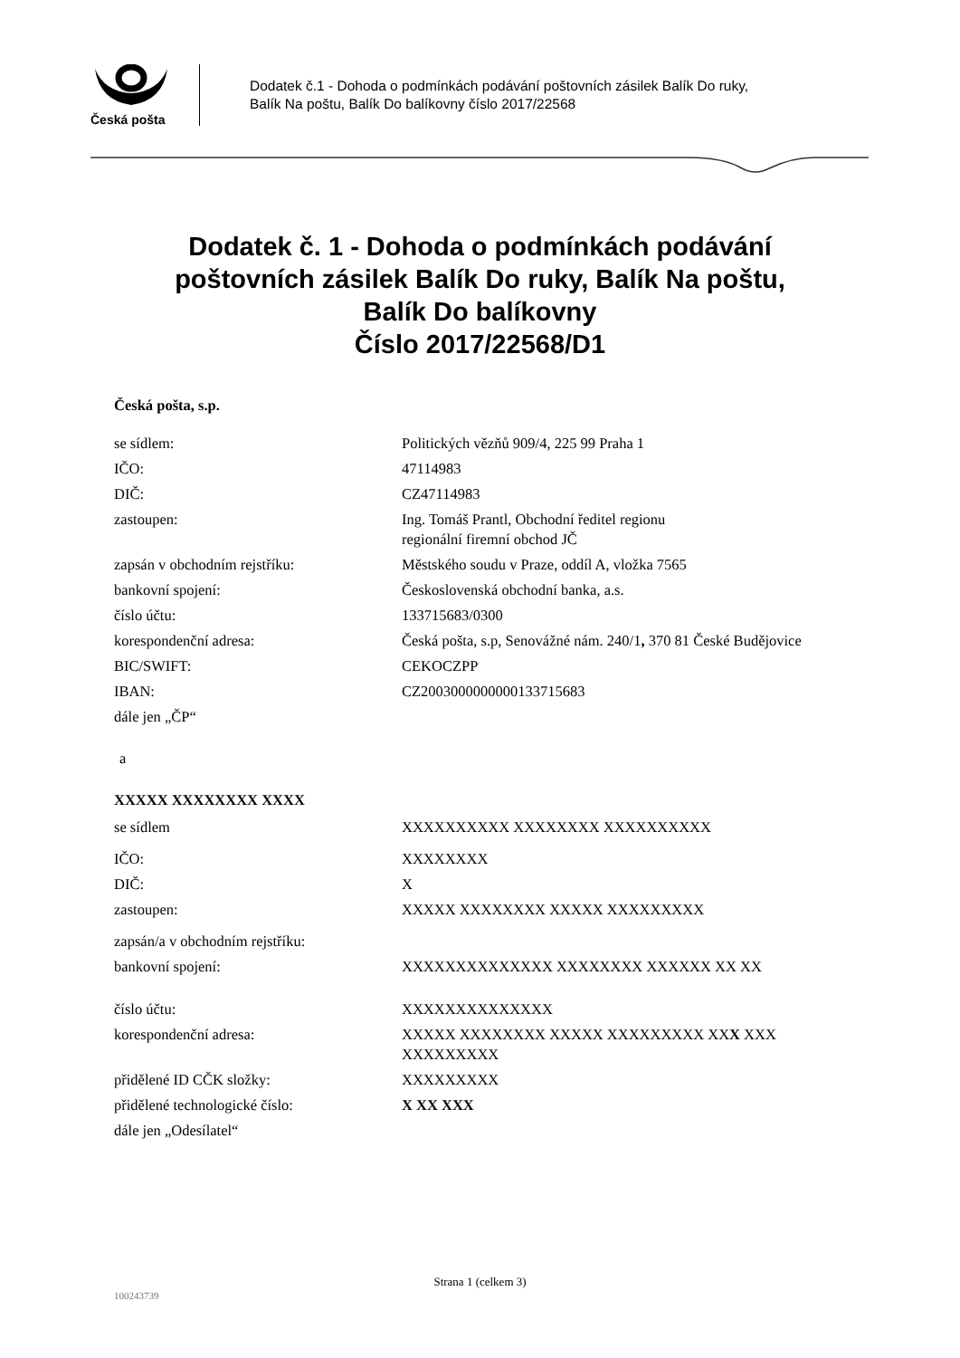Česká pošta
Dodatek č.1 - Dohoda o podmínkách podávání poštovních zásilek Balík Do ruky,
Balík Na poštu, Balík Do balíkovny číslo 2017/22568
Dodatek č. 1 - Dohoda o podmínkách podávání
poštovních zásilek Balík Do ruky, Balík Na poštu,
Balík Do balíkovny
Číslo 2017/22568/D1
Česká pošta, s.p.
| se sídlem: | Politických vězňů 909/4, 225 99 Praha 1 |
| IČO: | 47114983 |
| DIČ: | CZ47114983 |
| zastoupen: | Ing. Tomáš Prantl, Obchodní ředitel regionu regionální firemní obchod JČ |
| zapsán v obchodním rejstříku: | Městského soudu v Praze, oddíl A, vložka 7565 |
| bankovní spojení: | Československá obchodní banka, a.s. |
| číslo účtu: | 133715683/0300 |
| korespondenční adresa: | Česká pošta, s.p, Senovážné nám. 240/1 , 370 81 České Budějovice |
| BIC/SWIFT: | CEKOCZPP |
| IBAN: | CZ2003000000000133715683 |
| dále jen „ČP“ | |
a
XXXXX XXXXXXXX XXXX
| se sídlem | XXXXXXXXXX XXXXXXXX XXXXXXXXXX |
| IČO: | XXXXXXXX |
| DIČ: | X |
| zastoupen: | XXXXX XXXXXXXX XXXXX XXXXXXXXX |
| zapsán/a v obchodním rejstříku: | |
| bankovní spojení: | XXXXXXXXXXXXXX XXXXXXXX XXXXXX XX XX |
| číslo účtu: | XXXXXXXXXXXXXX |
| korespondenční adresa: | XXXXX XXXXXXXX XXXXX XXXXXXXXX XX X XXX XXXXXXXXX |
| přidělené ID CČK složky: | XXXXXXXXX |
| přidělené technologické číslo: | X XX XXX |
| dále jen „Odesílatel“ | |
Strana 1 (celkem 3)
100243739